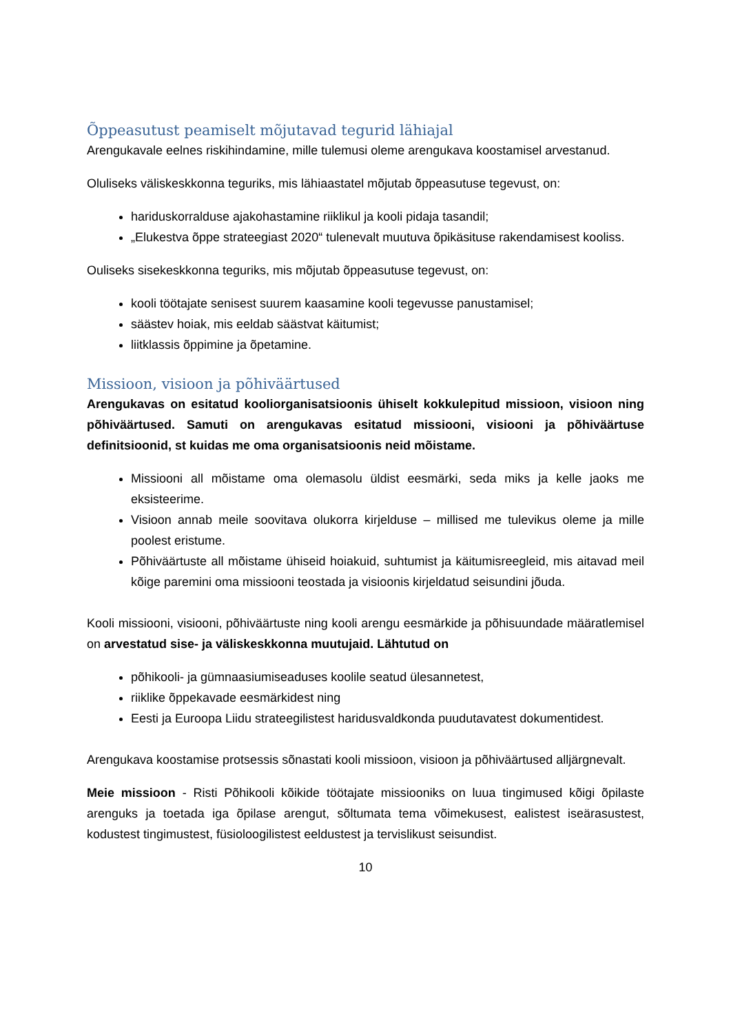Õppeasutust peamiselt mõjutavad tegurid lähiajal
Arengukavale eelnes riskihindamine, mille tulemusi oleme arengukava koostamisel arvestanud.
Oluliseks väliskeskkonna teguriks, mis lähiaastatel mõjutab õppeasutuse tegevust, on:
hariduskorralduse ajakohastamine riiklikul ja kooli pidaja tasandil;
„Elukestva õppe strateegiast 2020“ tulenevalt muutuva õpikäsituse rakendamisest kooliss.
Ouliseks sisekeskkonna teguriks, mis mõjutab õppeasutuse tegevust, on:
kooli töötajate senisest suurem kaasamine kooli tegevusse panustamisel;
säästev hoiak, mis eeldab säästvat käitumist;
liitklassis õppimine ja õpetamine.
Missioon, visioon ja põhiväärtused
Arengukavas on esitatud kooliorganisatsioonis ühiselt kokkulepitud missioon, visioon ning põhiväärtused. Samuti on arengukavas esitatud missiooni, visiooni ja põhiväärtuse definitsioonid, st kuidas me oma organisatsioonis neid mõistame.
Missiooni all mõistame oma olemasolu üldist eesmärki, seda miks ja kelle jaoks me eksisteerime.
Visioon annab meile soovitava olukorra kirjelduse – millised me tulevikus oleme ja mille poolest eristume.
Põhiväärtuste all mõistame ühiseid hoiakuid, suhtumist ja käitumisreegleid, mis aitavad meil kõige paremini oma missiooni teostada ja visioonis kirjeldatud seisundini jõuda.
Kooli missiooni, visiooni, põhiväärtuste ning kooli arengu eesmärkide ja põhisuundade määratlemisel on arvestatud sise- ja väliskeskkonna muutujaid. Lähtutud on
põhikooli- ja gümnaasiumiseaduses koolile seatud ülesannetest,
riiklike õppekavade eesmärkidest ning
Eesti ja Euroopa Liidu strateegilistest haridusvaldkonda puudutavatest dokumentidest.
Arengukava koostamise protsessis sõnastati kooli missioon, visioon ja põhiväärtused alljärgnevalt.
Meie missioon - Risti Põhikooli kõikide töötajate missiooniks on luua tingimused kõigi õpilaste arenguks ja toetada iga õpilase arengut, sõltumata tema võimekusest, ealistest iseärasustest, kodustest tingimustest, füsioloogilistest eeldustest ja tervislikust seisundist.
10